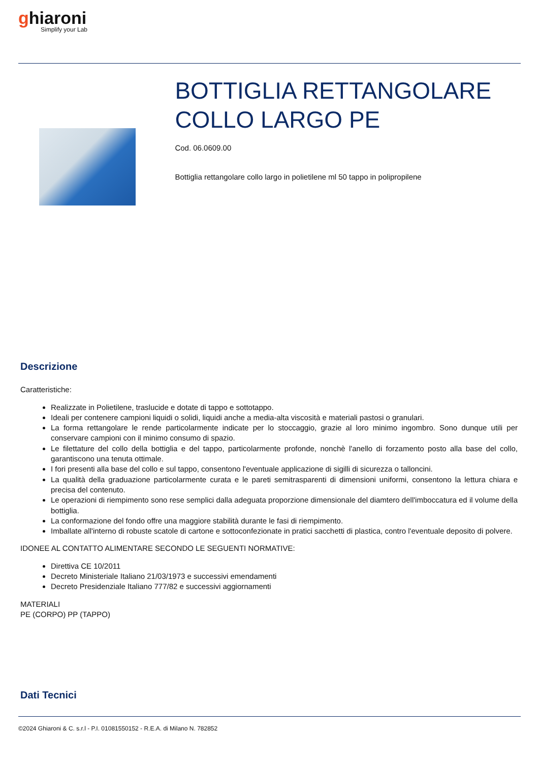ghiaroni
Simplify your Lab
BOTTIGLIA RETTANGOLARE COLLO LARGO PE
Cod. 06.0609.00
Bottiglia rettangolare collo largo in polietilene ml 50 tappo in polipropilene
Descrizione
Caratteristiche:
Realizzate in Polietilene, traslucide e dotate di tappo e sottotappo.
Ideali per contenere campioni liquidi o solidi, liquidi anche a media-alta viscosità e materiali pastosi o granulari.
La forma rettangolare le rende particolarmente indicate per lo stoccaggio, grazie al loro minimo ingombro. Sono dunque utili per conservare campioni con il minimo consumo di spazio.
Le filettature del collo della bottiglia e del tappo, particolarmente profonde, nonchè l'anello di forzamento posto alla base del collo, garantiscono una tenuta ottimale.
I fori presenti alla base del collo e sul tappo, consentono l'eventuale applicazione di sigilli di sicurezza o talloncini.
La qualità della graduazione particolarmente curata e le pareti semitrasparenti di dimensioni uniformi, consentono la lettura chiara e precisa del contenuto.
Le operazioni di riempimento sono rese semplici dalla adeguata proporzione dimensionale del diamtero dell'imboccatura ed il volume della bottiglia.
La conformazione del fondo offre una maggiore stabilità durante le fasi di riempimento.
Imballate all'interno di robuste scatole di cartone e sottoconfezionate in pratici sacchetti di plastica, contro l'eventuale deposito di polvere.
IDONEE AL CONTATTO ALIMENTARE SECONDO LE SEGUENTI NORMATIVE:
Direttiva CE 10/2011
Decreto Ministeriale Italiano 21/03/1973 e successivi emendamenti
Decreto Presidenziale Italiano 777/82 e successivi aggiornamenti
MATERIALI
PE (CORPO) PP (TAPPO)
Dati Tecnici
©2024 Ghiaroni & C. s.r.l - P.I. 01081550152 - R.E.A. di Milano N. 782852